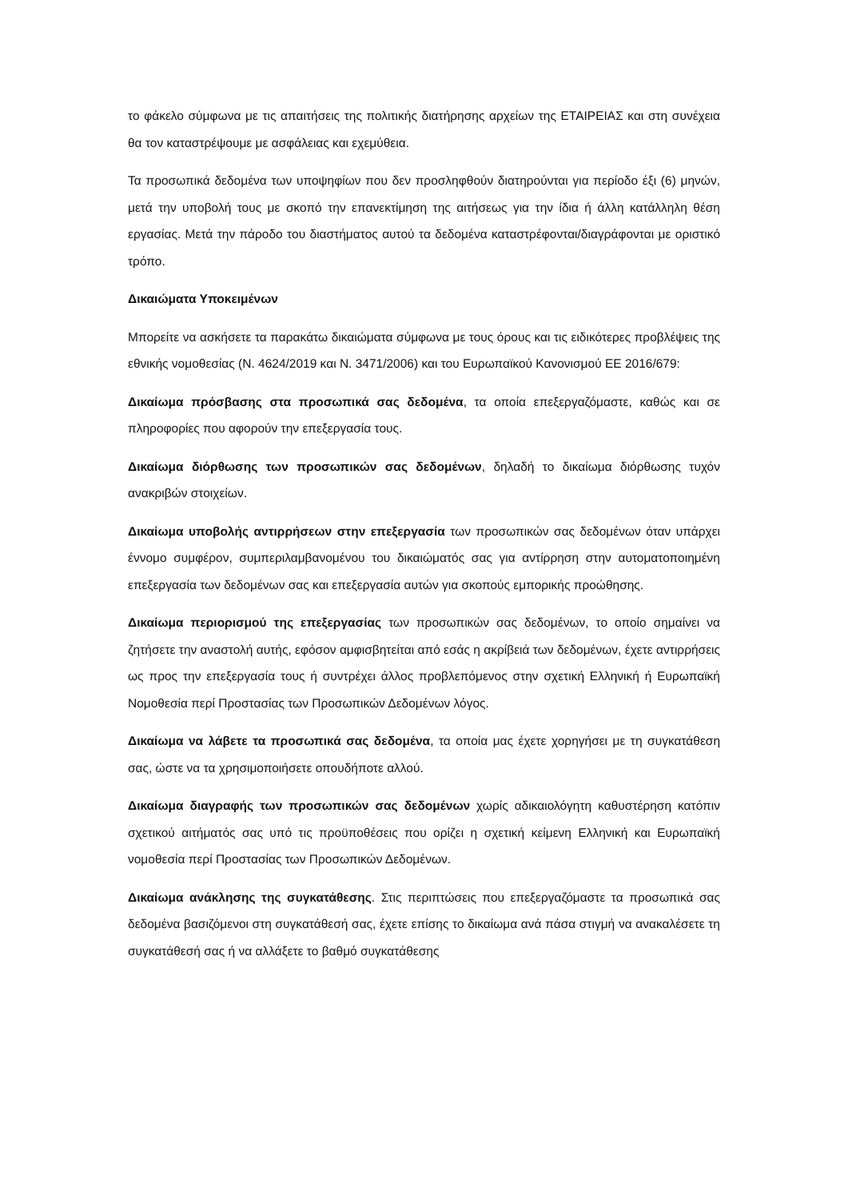το φάκελο σύμφωνα με τις απαιτήσεις της πολιτικής διατήρησης αρχείων της ΕΤΑΙΡΕΙΑΣ και στη συνέχεια θα τον καταστρέψουμε με ασφάλειας και εχεμύθεια.
Τα προσωπικά δεδομένα των υποψηφίων που δεν προσληφθούν διατηρούνται για περίοδο έξι (6) μηνών, μετά την υποβολή τους με σκοπό την επανεκτίμηση της αιτήσεως για την ίδια ή άλλη κατάλληλη θέση εργασίας. Μετά την πάροδο του διαστήματος αυτού τα δεδομένα καταστρέφονται/διαγράφονται με οριστικό τρόπο.
Δικαιώματα Υποκειμένων
Μπορείτε να ασκήσετε τα παρακάτω δικαιώματα σύμφωνα με τους όρους και τις ειδικότερες προβλέψεις της εθνικής νομοθεσίας (Ν. 4624/2019 και Ν. 3471/2006) και του Ευρωπαϊκού Κανονισμού ΕΕ 2016/679:
Δικαίωμα πρόσβασης στα προσωπικά σας δεδομένα, τα οποία επεξεργαζόμαστε, καθώς και σε πληροφορίες που αφορούν την επεξεργασία τους.
Δικαίωμα διόρθωσης των προσωπικών σας δεδομένων, δηλαδή το δικαίωμα διόρθωσης τυχόν ανακριβών στοιχείων.
Δικαίωμα υποβολής αντιρρήσεων στην επεξεργασία των προσωπικών σας δεδομένων όταν υπάρχει έννομο συμφέρον, συμπεριλαμβανομένου του δικαιώματός σας για αντίρρηση στην αυτοματοποιημένη επεξεργασία των δεδομένων σας και επεξεργασία αυτών για σκοπούς εμπορικής προώθησης.
Δικαίωμα περιορισμού της επεξεργασίας των προσωπικών σας δεδομένων, το οποίο σημαίνει να ζητήσετε την αναστολή αυτής, εφόσον αμφισβητείται από εσάς η ακρίβειά των δεδομένων, έχετε αντιρρήσεις ως προς την επεξεργασία τους ή συντρέχει άλλος προβλεπόμενος στην σχετική Ελληνική ή Ευρωπαϊκή Νομοθεσία περί Προστασίας των Προσωπικών Δεδομένων λόγος.
Δικαίωμα να λάβετε τα προσωπικά σας δεδομένα, τα οποία μας έχετε χορηγήσει με τη συγκατάθεση σας, ώστε να τα χρησιμοποιήσετε οπουδήποτε αλλού.
Δικαίωμα διαγραφής των προσωπικών σας δεδομένων χωρίς αδικαιολόγητη καθυστέρηση κατόπιν σχετικού αιτήματός σας υπό τις προϋποθέσεις που ορίζει η σχετική κείμενη Ελληνική και Ευρωπαϊκή νομοθεσία περί Προστασίας των Προσωπικών Δεδομένων.
Δικαίωμα ανάκλησης της συγκατάθεσης. Στις περιπτώσεις που επεξεργαζόμαστε τα προσωπικά σας δεδομένα βασιζόμενοι στη συγκατάθεσή σας, έχετε επίσης το δικαίωμα ανά πάσα στιγμή να ανακαλέσετε τη συγκατάθεσή σας ή να αλλάξετε το βαθμό συγκατάθεσης